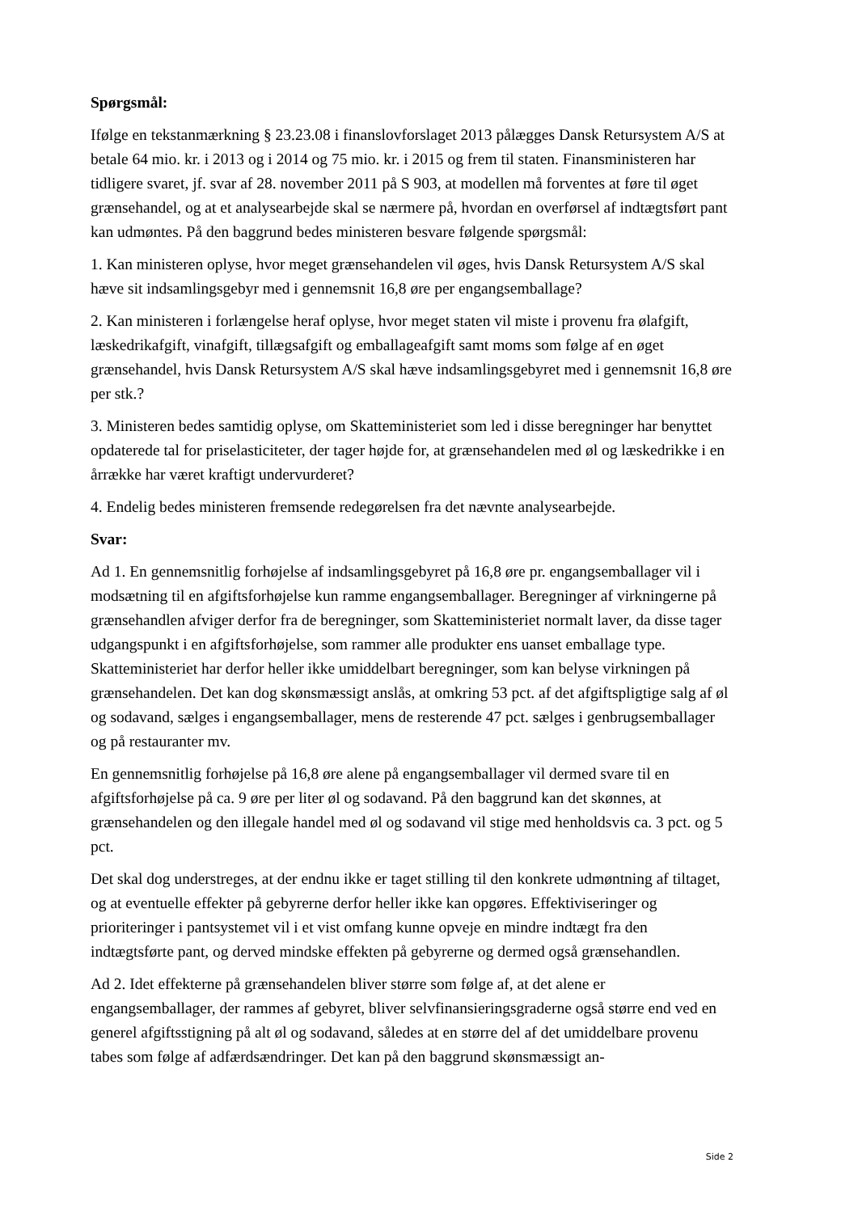Spørgsmål:
Ifølge en tekstanmærkning § 23.23.08 i finanslovforslaget 2013 pålægges Dansk Retursystem A/S at betale 64 mio. kr. i 2013 og i 2014 og 75 mio. kr. i 2015 og frem til staten. Finansministeren har tidligere svaret, jf. svar af 28. november 2011 på S 903, at modellen må forventes at føre til øget grænsehandel, og at et analysearbejde skal se nærmere på, hvordan en overførsel af indtægtsført pant kan udmøntes. På den baggrund bedes ministeren besvare følgende spørgsmål:
1. Kan ministeren oplyse, hvor meget grænsehandelen vil øges, hvis Dansk Retursystem A/S skal hæve sit indsamlingsgebyr med i gennemsnit 16,8 øre per engangsemballage?
2. Kan ministeren i forlængelse heraf oplyse, hvor meget staten vil miste i provenu fra ølafgift, læskedrikafgift, vinafgift, tillægsafgift og emballageafgift samt moms som følge af en øget grænsehandel, hvis Dansk Retursystem A/S skal hæve indsamlingsgebyret med i gennemsnit 16,8 øre per stk.?
3. Ministeren bedes samtidig oplyse, om Skatteministeriet som led i disse beregninger har benyttet opdaterede tal for priselasticiteter, der tager højde for, at grænsehandelen med øl og læskedrikke i en årrække har været kraftigt undervurderet?
4. Endelig bedes ministeren fremsende redegørelsen fra det nævnte analysearbejde.
Svar:
Ad 1. En gennemsnitlig forhøjelse af indsamlingsgebyret på 16,8 øre pr. engangsemballager vil i modsætning til en afgiftsforhøjelse kun ramme engangsemballager. Beregninger af virkningerne på grænsehandlen afviger derfor fra de beregninger, som Skatteministeriet normalt laver, da disse tager udgangspunkt i en afgiftsforhøjelse, som rammer alle produkter ens uanset emballage type. Skatteministeriet har derfor heller ikke umiddelbart beregninger, som kan belyse virkningen på grænsehandelen. Det kan dog skønsmæssigt anslås, at omkring 53 pct. af det afgiftspligtige salg af øl og sodavand, sælges i engangsemballager, mens de resterende 47 pct. sælges i genbrugsemballager og på restauranter mv.
En gennemsnitlig forhøjelse på 16,8 øre alene på engangsemballager vil dermed svare til en afgiftsforhøjelse på ca. 9 øre per liter øl og sodavand. På den baggrund kan det skønnes, at grænsehandelen og den illegale handel med øl og sodavand vil stige med henholdsvis ca. 3 pct. og 5 pct.
Det skal dog understreges, at der endnu ikke er taget stilling til den konkrete udmøntning af tiltaget, og at eventuelle effekter på gebyrerne derfor heller ikke kan opgøres. Effektiviseringer og prioriteringer i pantsystemet vil i et vist omfang kunne opveje en mindre indtægt fra den indtægtsførte pant, og derved mindske effekten på gebyrerne og dermed også grænsehandlen.
Ad 2. Idet effekterne på grænsehandelen bliver større som følge af, at det alene er engangsemballager, der rammes af gebyret, bliver selvfinansieringsgraderne også større end ved en generel afgiftsstigning på alt øl og sodavand, således at en større del af det umiddelbare provenu tabes som følge af adfærdsændringer. Det kan på den baggrund skønsmæssigt an-
Side 2